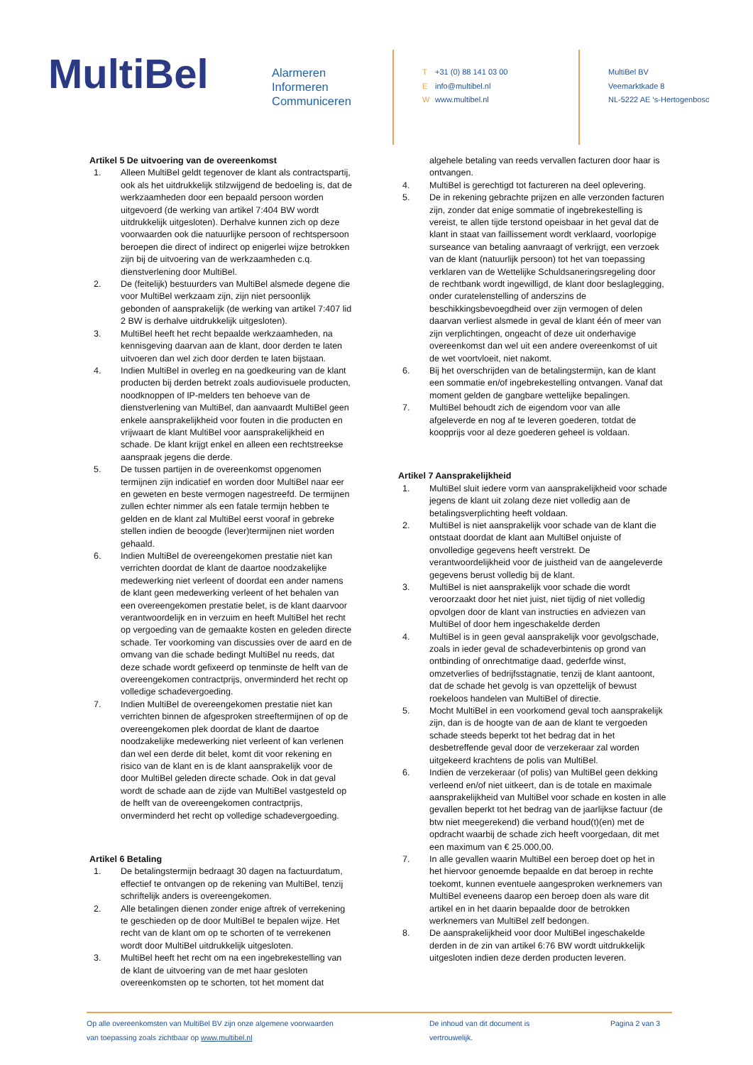MultiBel
Alarmeren
Informeren
Communiceren
T +31 (0) 88 141 03 00
Einfo@multibel.nl
Wwww.multibel.nl
MultiBel BV
Veemarktkade 8
NL-5222 AE ‘s-Hertogenbosc
Artikel 5 De uitvoering van de overeenkomst
1. Alleen MultiBel geldt tegenover de klant als contractspartij, ook als het uitdrukkelijk stilzwijgend de bedoeling is, dat de werkzaamheden door een bepaald persoon worden uitgevoerd (de werking van artikel 7:404 BW wordt uitdrukkelijk uitgesloten). Derhalve kunnen zich op deze voorwaarden ook die natuurlijke persoon of rechtspersoon beroepen die direct of indirect op enigerlei wijze betrokken zijn bij de uitvoering van de werkzaamheden c.q. dienstverlening door MultiBel.
2. De (feitelijk) bestuurders van MultiBel alsmede degene die voor MultiBel werkzaam zijn, zijn niet persoonlijk gebonden of aansprakelijk (de werking van artikel 7:407 lid 2 BW is derhalve uitdrukkelijk uitgesloten).
3. MultiBel heeft het recht bepaalde werkzaamheden, na kennisgeving daarvan aan de klant, door derden te laten uitvoeren dan wel zich door derden te laten bijstaan.
4. Indien MultiBel in overleg en na goedkeuring van de klant producten bij derden betrekt zoals audiovisuele producten, noodknoppen of IP-melders ten behoeve van de dienstverlening van MultiBel, dan aanvaardt MultiBel geen enkele aansprakelijkheid voor fouten in die producten en vrijwaart de klant MultiBel voor aansprakelijkheid en schade. De klant krijgt enkel en alleen een rechtstreekse aanspraak jegens die derde.
5. De tussen partijen in de overeenkomst opgenomen termijnen zijn indicatief en worden door MultiBel naar eer en geweten en beste vermogen nagestreefd. De termijnen zullen echter nimmer als een fatale termijn hebben te gelden en de klant zal MultiBel eerst vooraf in gebreke stellen indien de beoogde (lever)termijnen niet worden gehaald.
6. Indien MultiBel de overeengekomen prestatie niet kan verrichten doordat de klant de daartoe noodzakelijke medewerking niet verleent of doordat een ander namens de klant geen medewerking verleent of het behalen van een overeengekomen prestatie belet, is de klant daarvoor verantwoordelijk en in verzuim en heeft MultiBel het recht op vergoeding van de gemaakte kosten en geleden directe schade. Ter voorkoming van discussies over de aard en de omvang van die schade bedingt MultiBel nu reeds, dat deze schade wordt gefixeerd op tenminste de helft van de overeengekomen contractprijs, onverminderd het recht op volledige schadevergoeding.
7. Indien MultiBel de overeengekomen prestatie niet kan verrichten binnen de afgesproken streeftermijnen of op de overeengekomen plek doordat de klant de daartoe noodzakelijke medewerking niet verleent of kan verlenen dan wel een derde dit belet, komt dit voor rekening en risico van de klant en is de klant aansprakelijk voor de door MultiBel geleden directe schade. Ook in dat geval wordt de schade aan de zijde van MultiBel vastgesteld op de helft van de overeengekomen contractprijs, onverminderd het recht op volledige schadevergoeding.
Artikel 6 Betaling
1. De betalingstermijn bedraagt 30 dagen na factuurdatum, effectief te ontvangen op de rekening van MultiBel, tenzij schriftelijk anders is overeengekomen.
2. Alle betalingen dienen zonder enige aftrek of verrekening te geschieden op de door MultiBel te bepalen wijze. Het recht van de klant om op te schorten of te verrekenen wordt door MultiBel uitdrukkelijk uitgesloten.
3. MultiBel heeft het recht om na een ingebrekestelling van de klant de uitvoering van de met haar gesloten overeenkomsten op te schorten, tot het moment dat
algehele betaling van reeds vervallen facturen door haar is ontvangen.
4. MultiBel is gerechtigd tot factureren na deel oplevering.
5. De in rekening gebrachte prijzen en alle verzonden facturen zijn, zonder dat enige sommatie of ingebrekestelling is vereist, te allen tijde terstond opeisbaar in het geval dat de klant in staat van faillissement wordt verklaard, voorlopige surseance van betaling aanvraagt of verkrijgt, een verzoek van de klant (natuurlijk persoon) tot het van toepassing verklaren van de Wettelijke Schuldsaneringsregeling door de rechtbank wordt ingewilligd, de klant door beslaglegging, onder curatelenstelling of anderszins de beschikkingsbevoegdheid over zijn vermogen of delen daarvan verliest alsmede in geval de klant één of meer van zijn verplichtingen, ongeacht of deze uit onderhavige overeenkomst dan wel uit een andere overeenkomst of uit de wet voortvloeit, niet nakomt.
6. Bij het overschrijden van de betalingstermijn, kan de klant een sommatie en/of ingebrekestelling ontvangen. Vanaf dat moment gelden de gangbare wettelijke bepalingen.
7. MultiBel behoudt zich de eigendom voor van alle afgeleverde en nog af te leveren goederen, totdat de koopprijs voor al deze goederen geheel is voldaan.
Artikel 7 Aansprakelijkheid
1. MultiBel sluit iedere vorm van aansprakelijkheid voor schade jegens de klant uit zolang deze niet volledig aan de betalingsverplichting heeft voldaan.
2. MultiBel is niet aansprakelijk voor schade van de klant die ontstaat doordat de klant aan MultiBel onjuiste of onvolledige gegevens heeft verstrekt. De verantwoordelijkheid voor de juistheid van de aangeleverde gegevens berust volledig bij de klant.
3. MultiBel is niet aansprakelijk voor schade die wordt veroorzaakt door het niet juist, niet tijdig of niet volledig opvolgen door de klant van instructies en adviezen van MultiBel of door hem ingeschakelde derden
4. MultiBel is in geen geval aansprakelijk voor gevolgschade, zoals in ieder geval de schadeverbintenis op grond van ontbinding of onrechtmatige daad, gederfde winst, omzetverlies of bedrijfsstagnatie, tenzij de klant aantoont, dat de schade het gevolg is van opzettelijk of bewust roekeloos handelen van MultiBel of directie.
5. Mocht MultiBel in een voorkomend geval toch aansprakelijk zijn, dan is de hoogte van de aan de klant te vergoeden schade steeds beperkt tot het bedrag dat in het desbetreffende geval door de verzekeraar zal worden uitgekeerd krachtens de polis van MultiBel.
6. Indien de verzekeraar (of polis) van MultiBel geen dekking verleend en/of niet uitkeert, dan is de totale en maximale aansprakelijkheid van MultiBel voor schade en kosten in alle gevallen beperkt tot het bedrag van de jaarlijkse factuur (de btw niet meegerekend) die verband houd(t)(en) met de opdracht waarbij de schade zich heeft voorgedaan, dit met een maximum van € 25.000,00.
7. In alle gevallen waarin MultiBel een beroep doet op het in het hiervoor genoemde bepaalde en dat beroep in rechte toekomt, kunnen eventuele aangesproken werknemers van MultiBel eveneens daarop een beroep doen als ware dit artikel en in het daarin bepaalde door de betrokken werknemers van MultiBel zelf bedongen.
8. De aansprakelijkheid voor door MultiBel ingeschakelde derden in de zin van artikel 6:76 BW wordt uitdrukkelijk uitgesloten indien deze derden producten leveren.
Op alle overeenkomsten van MultiBel BV zijn onze algemene voorwaarden
van toepassing zoals zichtbaar op www.multibel.nl
De inhoud van dit document is
vertrouwelijk.
Pagina 2 van 3